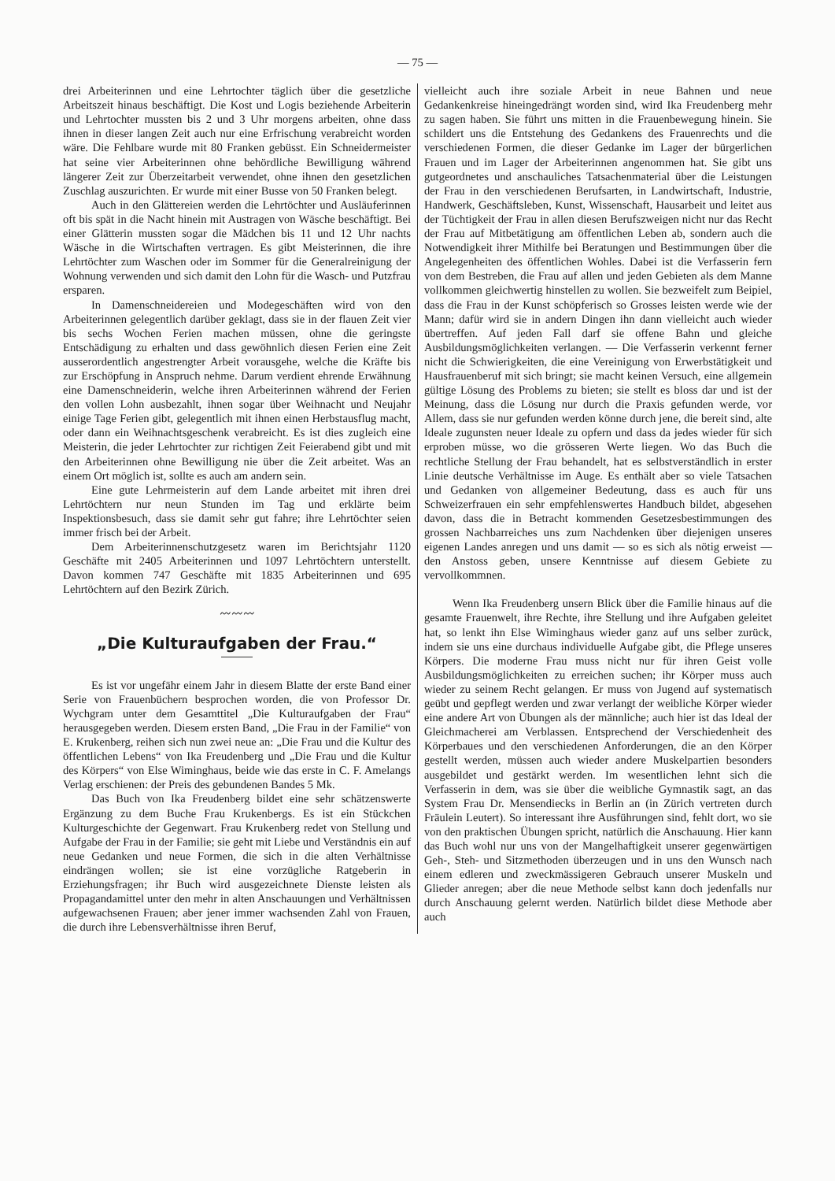— 75 —
drei Arbeiterinnen und eine Lehrtochter täglich über die gesetzliche Arbeitszeit hinaus beschäftigt. Die Kost und Logis beziehende Arbeiterin und Lehrtochter mussten bis 2 und 3 Uhr morgens arbeiten, ohne dass ihnen in dieser langen Zeit auch nur eine Erfrischung verabreicht worden wäre. Die Fehlbare wurde mit 80 Franken gebüsst. Ein Schneidermeister hat seine vier Arbeiterinnen ohne behördliche Bewilligung während längerer Zeit zur Überzeitarbeit verwendet, ohne ihnen den gesetzlichen Zuschlag auszurichten. Er wurde mit einer Busse von 50 Franken belegt.
Auch in den Glättereien werden die Lehrtöchter und Ausläuferinnen oft bis spät in die Nacht hinein mit Austragen von Wäsche beschäftigt. Bei einer Glätterin mussten sogar die Mädchen bis 11 und 12 Uhr nachts Wäsche in die Wirtschaften vertragen. Es gibt Meisterinnen, die ihre Lehrtöchter zum Waschen oder im Sommer für die Generalreinigung der Wohnung verwenden und sich damit den Lohn für die Wasch- und Putzfrau ersparen.
In Damenschneidereien und Modegeschäften wird von den Arbeiterinnen gelegentlich darüber geklagt, dass sie in der flauen Zeit vier bis sechs Wochen Ferien machen müssen, ohne die geringste Entschädigung zu erhalten und dass gewöhnlich diesen Ferien eine Zeit ausserordentlich angestrengter Arbeit vorausgehe, welche die Kräfte bis zur Erschöpfung in Anspruch nehme. Darum verdient ehrende Erwähnung eine Damenschneiderin, welche ihren Arbeiterinnen während der Ferien den vollen Lohn ausbezahlt, ihnen sogar über Weihnacht und Neujahr einige Tage Ferien gibt, gelegentlich mit ihnen einen Herbstausflug macht, oder dann ein Weihnachtsgeschenk verabreicht. Es ist dies zugleich eine Meisterin, die jeder Lehrtochter zur richtigen Zeit Feierabend gibt und mit den Arbeiterinnen ohne Bewilligung nie über die Zeit arbeitet. Was an einem Ort möglich ist, sollte es auch am andern sein.
Eine gute Lehrmeisterin auf dem Lande arbeitet mit ihren drei Lehrtöchtern nur neun Stunden im Tag und erklärte beim Inspektionsbesuch, dass sie damit sehr gut fahre; ihre Lehrtöchter seien immer frisch bei der Arbeit.
Dem Arbeiterinnenschutzgesetz waren im Berichtsjahr 1120 Geschäfte mit 2405 Arbeiterinnen und 1097 Lehrtöchtern unterstellt. Davon kommen 747 Geschäfte mit 1835 Arbeiterinnen und 695 Lehrtöchtern auf den Bezirk Zürich.
〰〰〰
„Die Kulturaufgaben der Frau.“
Es ist vor ungefähr einem Jahr in diesem Blatte der erste Band einer Serie von Frauenbüchern besprochen worden, die von Professor Dr. Wychgram unter dem Gesamttitel „Die Kulturaufgaben der Frau“ herausgegeben werden. Diesem ersten Band, „Die Frau in der Familie“ von E. Krukenberg, reihen sich nun zwei neue an: „Die Frau und die Kultur des öffentlichen Lebens“ von Ika Freudenberg und „Die Frau und die Kultur des Körpers“ von Else Wiminghaus, beide wie das erste in C. F. Amelangs Verlag erschienen: der Preis des gebundenen Bandes 5 Mk.
Das Buch von Ika Freudenberg bildet eine sehr schätzenswerte Ergänzung zu dem Buche Frau Krukenbergs. Es ist ein Stückchen Kulturgeschichte der Gegenwart. Frau Krukenberg redet von Stellung und Aufgabe der Frau in der Familie; sie geht mit Liebe und Verständnis ein auf neue Gedanken und neue Formen, die sich in die alten Verhältnisse eindrängen wollen; sie ist eine vorzügliche Ratgeberin in Erziehungsfragen; ihr Buch wird ausgezeichnete Dienste leisten als Propagandamittel unter den mehr in alten Anschauungen und Verhältnissen aufgewachsenen Frauen; aber jener immer wachsenden Zahl von Frauen, die durch ihre Lebensverhältnisse ihren Beruf,
vielleicht auch ihre soziale Arbeit in neue Bahnen und neue Gedankenkreise hineingedrängt worden sind, wird Ika Freudenberg mehr zu sagen haben. Sie führt uns mitten in die Frauenbewegung hinein. Sie schildert uns die Entstehung des Gedankens des Frauenrechts und die verschiedenen Formen, die dieser Gedanke im Lager der bürgerlichen Frauen und im Lager der Arbeiterinnen angenommen hat. Sie gibt uns gutgeordnetes und anschauliches Tatsachenmaterial über die Leistungen der Frau in den verschiedenen Berufsarten, in Landwirtschaft, Industrie, Handwerk, Geschäftsleben, Kunst, Wissenschaft, Hausarbeit und leitet aus der Tüchtigkeit der Frau in allen diesen Berufszweigen nicht nur das Recht der Frau auf Mitbetätigung am öffentlichen Leben ab, sondern auch die Notwendigkeit ihrer Mithilfe bei Beratungen und Bestimmungen über die Angelegenheiten des öffentlichen Wohles. Dabei ist die Verfasserin fern von dem Bestreben, die Frau auf allen und jeden Gebieten als dem Manne vollkommen gleichwertig hinstellen zu wollen. Sie bezweifelt zum Beipiel, dass die Frau in der Kunst schöpferisch so Grosses leisten werde wie der Mann; dafür wird sie in andern Dingen ihn dann vielleicht auch wieder übertreffen. Auf jeden Fall darf sie offene Bahn und gleiche Ausbildungsmöglichkeiten verlangen. — Die Verfasserin verkennt ferner nicht die Schwierigkeiten, die eine Vereinigung von Erwerbstätigkeit und Hausfrauenberuf mit sich bringt; sie macht keinen Versuch, eine allgemein gültige Lösung des Problems zu bieten; sie stellt es bloss dar und ist der Meinung, dass die Lösung nur durch die Praxis gefunden werde, vor Allem, dass sie nur gefunden werden könne durch jene, die bereit sind, alte Ideale zugunsten neuer Ideale zu opfern und dass da jedes wieder für sich erproben müsse, wo die grösseren Werte liegen. Wo das Buch die rechtliche Stellung der Frau behandelt, hat es selbstverständlich in erster Linie deutsche Verhältnisse im Auge. Es enthält aber so viele Tatsachen und Gedanken von allgemeiner Bedeutung, dass es auch für uns Schweizerfrauen ein sehr empfehlenswertes Handbuch bildet, abgesehen davon, dass die in Betracht kommenden Gesetzesbestimmungen des grossen Nachbarreiches uns zum Nachdenken über diejenigen unseres eigenen Landes anregen und uns damit — so es sich als nötig erweist — den Anstoss geben, unsere Kenntnisse auf diesem Gebiete zu vervollkommnen.
Wenn Ika Freudenberg unsern Blick über die Familie hinaus auf die gesamte Frauenwelt, ihre Rechte, ihre Stellung und ihre Aufgaben geleitet hat, so lenkt ihn Else Wiminghaus wieder ganz auf uns selber zurück, indem sie uns eine durchaus individuelle Aufgabe gibt, die Pflege unseres Körpers. Die moderne Frau muss nicht nur für ihren Geist volle Ausbildungsmöglichkeiten zu erreichen suchen; ihr Körper muss auch wieder zu seinem Recht gelangen. Er muss von Jugend auf systematisch geübt und gepflegt werden und zwar verlangt der weibliche Körper wieder eine andere Art von Übungen als der männliche; auch hier ist das Ideal der Gleichmacherei am Verblassen. Entsprechend der Verschiedenheit des Körperbaues und den verschiedenen Anforderungen, die an den Körper gestellt werden, müssen auch wieder andere Muskelpartien besonders ausgebildet und gestärkt werden. Im wesentlichen lehnt sich die Verfasserin in dem, was sie über die weibliche Gymnastik sagt, an das System Frau Dr. Mensendiecks in Berlin an (in Zürich vertreten durch Fräulein Leutert). So interessant ihre Ausführungen sind, fehlt dort, wo sie von den praktischen Übungen spricht, natürlich die Anschauung. Hier kann das Buch wohl nur uns von der Mangelhaftigkeit unserer gegenwärtigen Geh-, Steh- und Sitzmethoden überzeugen und in uns den Wunsch nach einem edleren und zweckmässigeren Gebrauch unserer Muskeln und Glieder anregen; aber die neue Methode selbst kann doch jedenfalls nur durch Anschauung gelernt werden. Natürlich bildet diese Methode aber auch